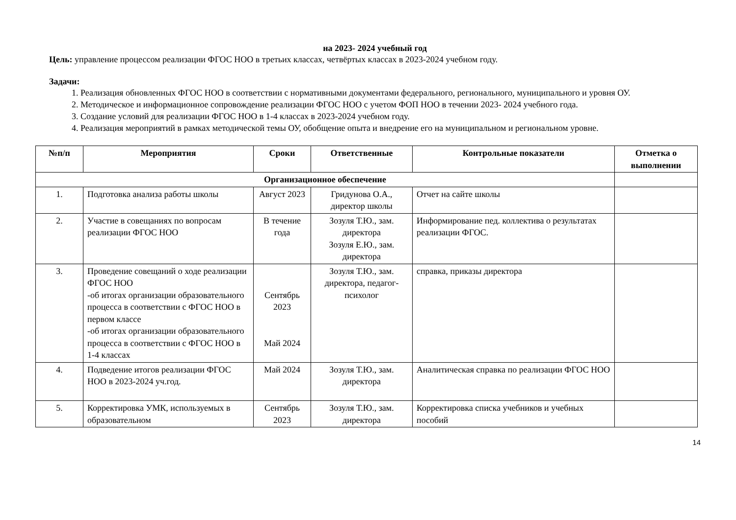на 2023- 2024 учебный год
Цель: управление процессом реализации ФГОС НОО в третьих классах, четвёртых классах в 2023-2024 учебном году.
Задачи:
1. Реализация обновленных ФГОС НОО в соответствии с нормативными документами федерального, регионального, муниципального и уровня ОУ.
2. Методическое и информационное сопровождение реализации ФГОС НОО с учетом ФОП НОО в течении 2023- 2024 учебного года.
3. Создание условий для реализации ФГОС НОО в 1-4 классах в 2023-2024 учебном году.
4. Реализация мероприятий в рамках методической темы ОУ, обобщение опыта и внедрение его на муниципальном и региональном уровне.
| №п/п | Мероприятия | Сроки | Ответственные | Контрольные показатели | Отметка о выполнении |
| --- | --- | --- | --- | --- | --- |
| Организационное обеспечение | | | | | |
| 1. | Подготовка анализа работы школы | Август 2023 | Гридунова О.А., директор школы | Отчет на сайте школы | |
| 2. | Участие в совещаниях по вопросам реализации ФГОС НОО | В течение года | Зозуля Т.Ю., зам. директора Зозуля Е.Ю., зам. директора | Информирование пед. коллектива о результатах реализации ФГОС. | |
| 3. | Проведение совещаний о ходе реализации ФГОС НОО -об итогах организации образовательного процесса в соответствии с ФГОС НОО в первом классе -об итогах организации образовательного процесса в соответствии с ФГОС НОО в 1-4 классах | Сентябрь 2023 Май 2024 | Зозуля Т.Ю., зам. директора, педагог-психолог | справка, приказы директора | |
| 4. | Подведение итогов реализации ФГОС НОО в 2023-2024 уч.год. | Май 2024 | Зозуля Т.Ю., зам. директора | Аналитическая справка по реализации ФГОС НОО | |
| 5. | Корректировка УМК, используемых в образовательном | Сентябрь 2023 | Зозуля Т.Ю., зам. директора | Корректировка списка учебников и учебных пособий | |
14